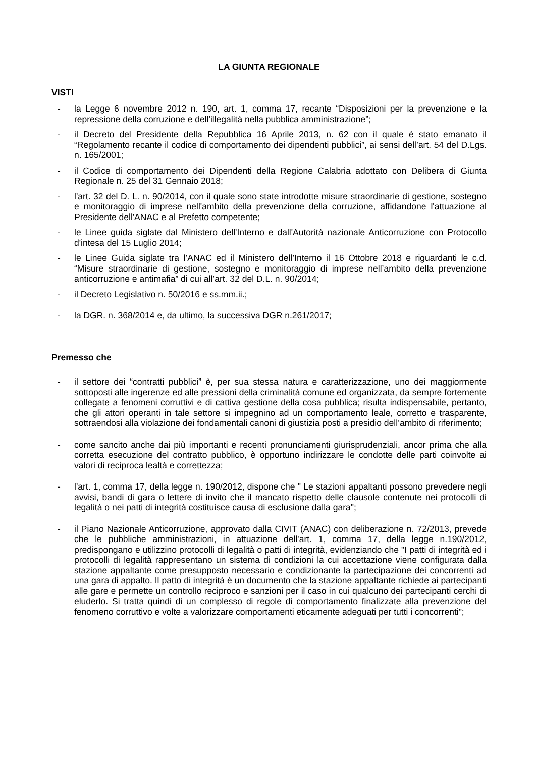LA GIUNTA REGIONALE
VISTI
- la Legge 6 novembre 2012 n. 190, art. 1, comma 17, recante “Disposizioni per la prevenzione e la repressione della corruzione e dell'illegalità nella pubblica amministrazione”;
- il Decreto del Presidente della Repubblica 16 Aprile 2013, n. 62 con il quale è stato emanato il “Regolamento recante il codice di comportamento dei dipendenti pubblici”, ai sensi dell’art. 54 del D.Lgs. n. 165/2001;
- il Codice di comportamento dei Dipendenti della Regione Calabria adottato con Delibera di Giunta Regionale n. 25 del 31 Gennaio 2018;
- l'art. 32 del D. L. n. 90/2014, con il quale sono state introdotte misure straordinarie di gestione, sostegno e monitoraggio di imprese nell'ambito della prevenzione della corruzione, affidandone l'attuazione al Presidente dell'ANAC e al Prefetto competente;
- le Linee guida siglate dal Ministero dell'Interno e dall'Autorità nazionale Anticorruzione con Protocollo d'intesa del 15 Luglio 2014;
- le Linee Guida siglate tra l’ANAC ed il Ministero dell’Interno il 16 Ottobre 2018 e riguardanti le c.d. “Misure straordinarie di gestione, sostegno e monitoraggio di imprese nell’ambito della prevenzione anticorruzione e antimafia” di cui all’art. 32 del D.L. n. 90/2014;
- il Decreto Legislativo n. 50/2016 e ss.mm.ii.;
- la DGR. n. 368/2014 e, da ultimo, la successiva DGR n.261/2017;
Premesso che
- il settore dei “contratti pubblici” è, per sua stessa natura e caratterizzazione, uno dei maggiormente sottoposti alle ingerenze ed alle pressioni della criminalità comune ed organizzata, da sempre fortemente collegate a fenomeni corruttivi e di cattiva gestione della cosa pubblica; risulta indispensabile, pertanto, che gli attori operanti in tale settore si impegnino ad un comportamento leale, corretto e trasparente, sottraendosi alla violazione dei fondamentali canoni di giustizia posti a presidio dell’ambito di riferimento;
- come sancito anche dai più importanti e recenti pronunciamenti giurisprudenziali, ancor prima che alla corretta esecuzione del contratto pubblico, è opportuno indirizzare le condotte delle parti coinvolte ai valori di reciproca lealtà e correttezza;
- l'art. 1, comma 17, della legge n. 190/2012, dispone che " Le stazioni appaltanti possono prevedere negli avvisi, bandi di gara o lettere di invito che il mancato rispetto delle clausole contenute nei protocolli di legalità o nei patti di integrità costituisce causa di esclusione dalla gara";
- il Piano Nazionale Anticorruzione, approvato dalla CIVIT (ANAC) con deliberazione n. 72/2013, prevede che le pubbliche amministrazioni, in attuazione dell'art. 1, comma 17, della legge n.190/2012, predispongano e utilizzino protocolli di legalità o patti di integrità, evidenziando che "I patti di integrità ed i protocolli di legalità rappresentano un sistema di condizioni la cui accettazione viene configurata dalla stazione appaltante come presupposto necessario e condizionante la partecipazione dei concorrenti ad una gara di appalto. Il patto di integrità è un documento che la stazione appaltante richiede ai partecipanti alle gare e permette un controllo reciproco e sanzioni per il caso in cui qualcuno dei partecipanti cerchi di eluderlo. Si tratta quindi di un complesso di regole di comportamento finalizzate alla prevenzione del fenomeno corruttivo e volte a valorizzare comportamenti eticamente adeguati per tutti i concorrenti";